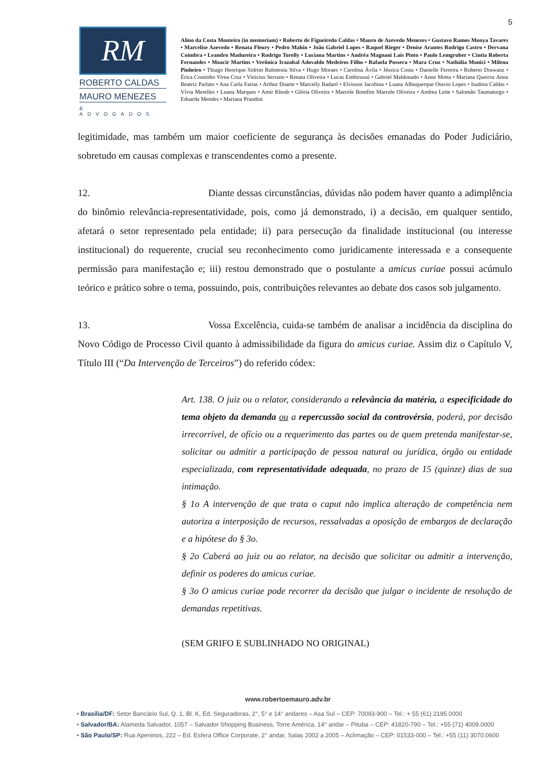5
RM
ROBERTO CALDAS
MAURO MENEZES
& ADVOGADOS
Alino da Costa Monteiro (in memoriam) • Roberto de Figueiredo Caldas • Mauro de Azevedo Menezes • Gustavo Ramos Monya Tavares • Marcelise Azevedo • Renata Fleury • Pedro Mahin • João Gabriel Lopes • Raquel Rieger • Denise Arantes Rodrigo Castro • Dervana Coimbra • Leandro Madureira • Rodrigo Torelly • Luciana Martins • Andréa Magnani Laís Pinto • Paulo Lemgruber • Cíntia Roberta Fernandes • Moacir Martins • Verônica Irazabal Adovaldo Medeiros Filho • Rafaela Possera • Mara Cruz • Nathália Monici • Milena Pinheiro • Thiago Henrique Sidrim Rubstenia Silva • Hugo Moraes • Carolina Ávila • Jéssica Costa • Danielle Ferreira • Roberto Drawanz • Érica Coutinho Virna Cruz • Vinicius Serrano • Renata Oliveira • Lucas Embirussú • Gabriel Maldonado • Anne Motta • Mariana Queiroz Anna Beatriz Parlato • Ana Carla Farias • Arthur Duarte • Marcelly Badaró • Elvisson Jacobina • Luana Albuquerque Otavio Lopes • Isadora Caldas • Vívia Merelles • Luana Marques • Amir Khodr • Glória Oliveira • Marcele Bomfim Marcele Oliveira • Andrea Leite • Salomão Taumaturgo • Eduarda Mendes • Mariana Prandini
legitimidade, mas também um maior coeficiente de segurança às decisões emanadas do Poder Judiciário, sobretudo em causas complexas e transcendentes como a presente.
12. Diante dessas circunstâncias, dúvidas não podem haver quanto a adimplência do binômio relevância-representatividade, pois, como já demonstrado, i) a decisão, em qualquer sentido, afetará o setor representado pela entidade; ii) para persecução da finalidade institucional (ou interesse institucional) do requerente, crucial seu reconhecimento como juridicamente interessada e a consequente permissão para manifestação e; iii) restou demonstrado que o postulante a amicus curiae possui acúmulo teórico e prático sobre o tema, possuindo, pois, contribuições relevantes ao debate dos casos sob julgamento.
13. Vossa Excelência, cuida-se também de analisar a incidência da disciplina do Novo Código de Processo Civil quanto à admissibilidade da figura do amicus curiae. Assim diz o Capítulo V, Título III (“Da Intervenção de Terceiros”) do referido códex:
Art. 138. O juiz ou o relator, considerando a relevância da matéria, a especificidade do tema objeto da demanda ou a repercussão social da controvérsia, poderá, por decisão irrecorrível, de ofício ou a requerimento das partes ou de quem pretenda manifestar-se, solicitar ou admitir a participação de pessoa natural ou jurídica, órgão ou entidade especializada, com representatividade adequada, no prazo de 15 (quinze) dias de sua intimação.
§ 1o A intervenção de que trata o caput não implica alteração de competência nem autoriza a interposição de recursos, ressalvadas a oposição de embargos de declaração e a hipótese do § 3o.
§ 2o Caberá ao juiz ou ao relator, na decisão que solicitar ou admitir a intervenção, definir os poderes do amicus curiae.
§ 3o O amicus curiae pode recorrer da decisão que julgar o incidente de resolução de demandas repetitivas.
(SEM GRIFO E SUBLINHADO NO ORIGINAL)
www.robertoemauro.adv.br
• Brasília/DF: Setor Bancário Sul, Q. 1, Bl. K, Ed. Seguradoras, 2°, 5° e 14° andares – Asa Sul – CEP: 70093-900 – Tel.: + 55 (61) 2195.0000
• Salvador/BA: Alameda Salvador, 1057 – Salvador Shopping Business, Torre América, 14° andar – Pituba – CEP: 41820-790 – Tel.: +55 (71) 4009.0000
• São Paulo/SP: Rua Apeninos, 222 – Ed. Esfera Office Corporate, 2° andar, Salas 2002 a 2005 – Aclimação – CEP: 01533-000 – Tel.: +55 (11) 3070.0600